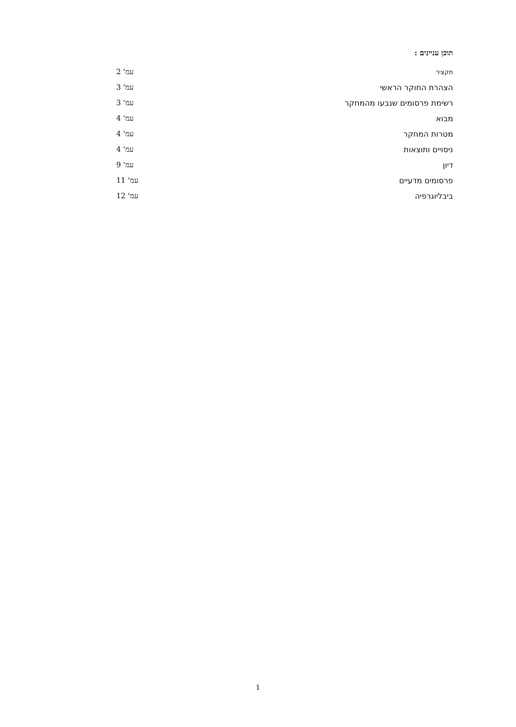תוכן עניינים :
תקציר עמ' 2
הצהרת החוקר הראשי עמ' 3
רשימת פרסומים שנבעו מהמחקר עמ' 3
מבוא עמ' 4
מטרות המחקר עמ' 4
ניסויים ותוצאות עמ' 4
דיון עמ' 9
פרסומים מדעיים עמ' 11
ביבליוגרפיה עמ' 12
1